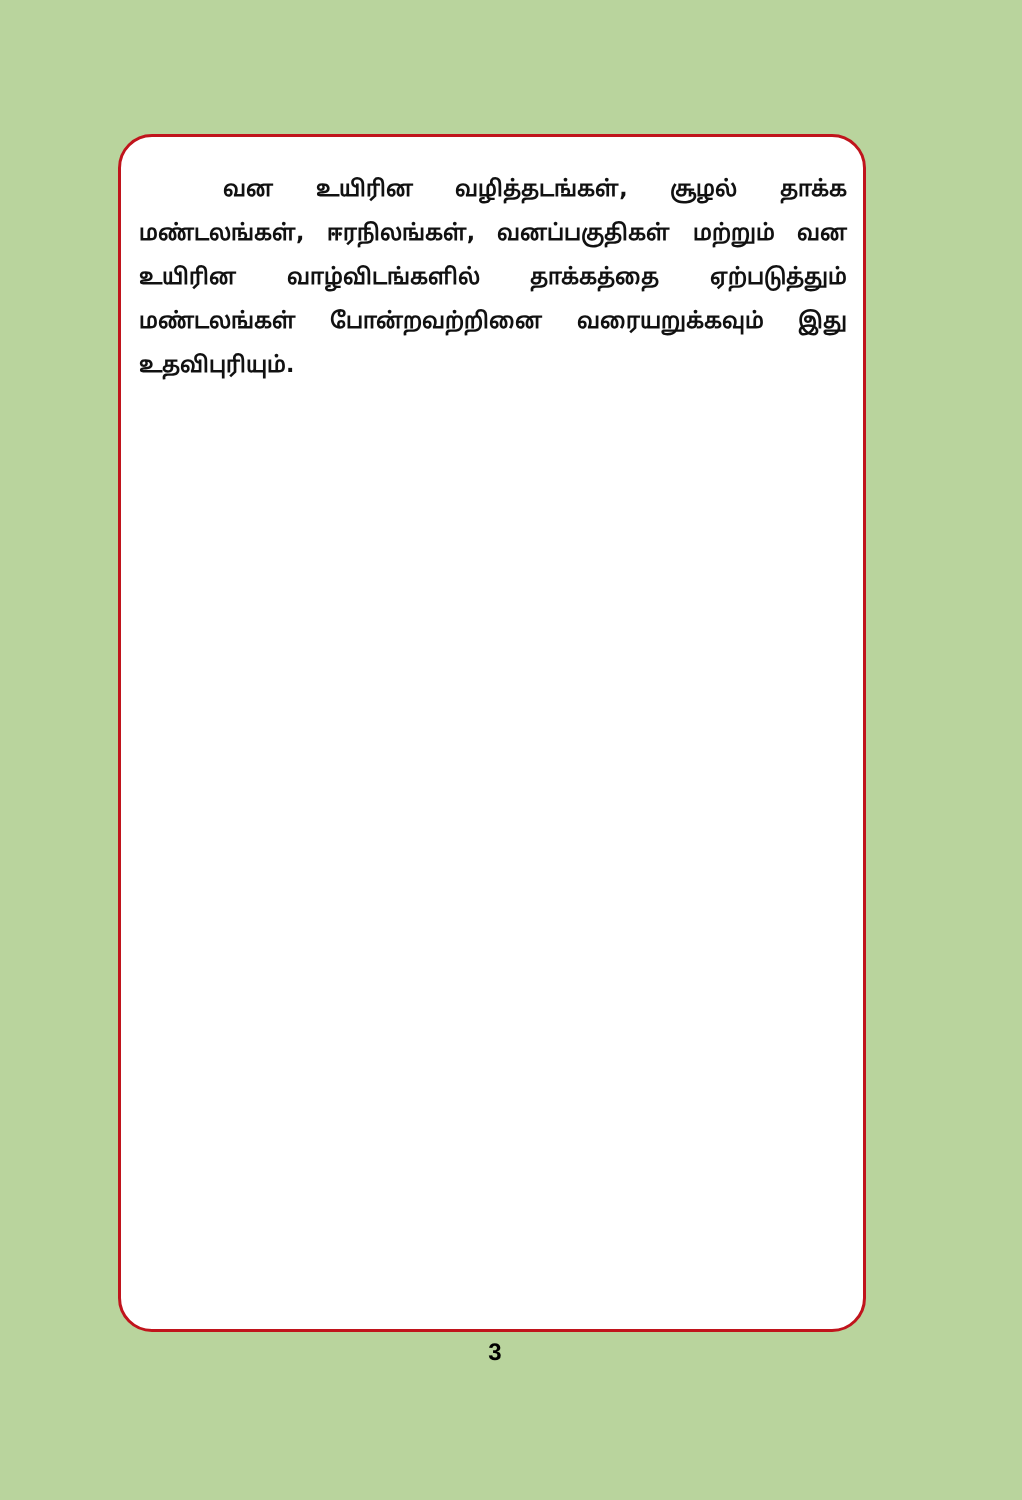வன உயிரின வழித்தடங்கள், சூழல் தாக்க மண்டலங்கள், ஈரநிலங்கள், வனப்பகுதிகள் மற்றும் வன உயிரின வாழ்விடங்களில் தாக்கத்தை ஏற்படுத்தும் மண்டலங்கள் போன்றவற்றினை வரையறுக்கவும் இது உதவிபுரியும்.
3